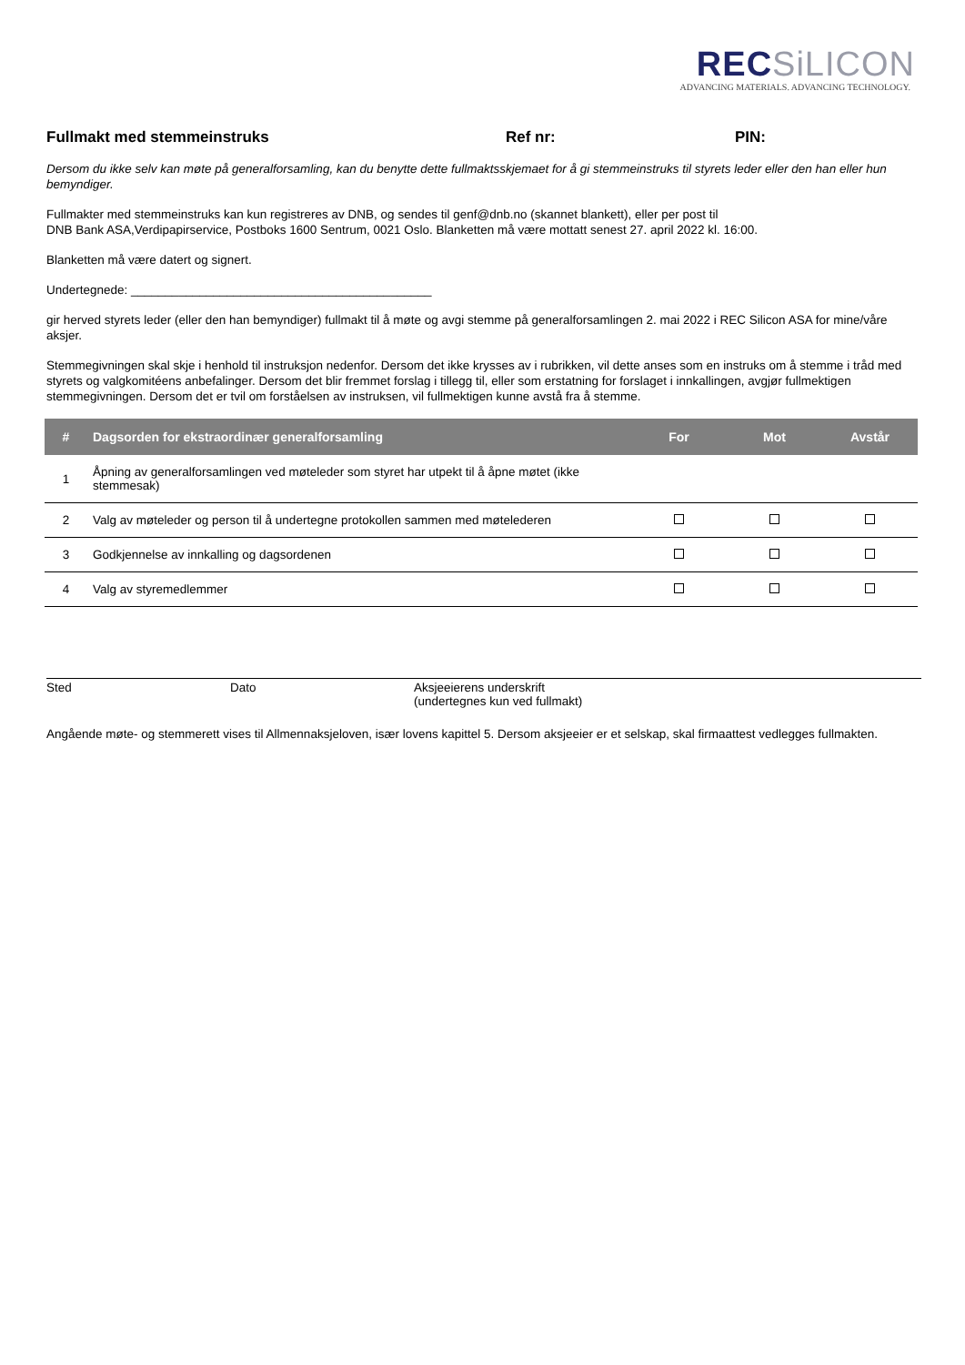REC SiLICON
ADVANCING MATERIALS. ADVANCING TECHNOLOGY.
Fullmakt med stemmeinstruks Ref nr: PIN:
Dersom du ikke selv kan møte på generalforsamling, kan du benytte dette fullmaktsskjemaet for å gi stemmeinstruks til styrets leder eller den han eller hun bemyndiger.
Fullmakter med stemmeinstruks kan kun registreres av DNB, og sendes til genf@dnb.no (skannet blankett), eller per post til
DNB Bank ASA,Verdipapirservice, Postboks 1600 Sentrum, 0021 Oslo. Blanketten må være mottatt senest 27. april 2022 kl. 16:00.
Blanketten må være datert og signert.
Undertegnede: ____________________________________________
gir herved styrets leder (eller den han bemyndiger) fullmakt til å møte og avgi stemme på generalforsamlingen 2. mai 2022 i REC Silicon ASA for mine/våre aksjer.
Stemmegivningen skal skje i henhold til instruksjon nedenfor. Dersom det ikke krysses av i rubrikken, vil dette anses som en instruks om å stemme i tråd med styrets og valgkomitéens anbefalinger. Dersom det blir fremmet forslag i tillegg til, eller som erstatning for forslaget i innkallingen, avgjør fullmektigen stemmegivningen. Dersom det er tvil om forståelsen av instruksen, vil fullmektigen kunne avstå fra å stemme.
| # | Dagsorden for ekstraordinær generalforsamling | For | Mot | Avstår |
| --- | --- | --- | --- | --- |
| 1 | Åpning av generalforsamlingen ved møteleder som styret har utpekt til å åpne møtet (ikke stemmesak) | | | |
| 2 | Valg av møteleder og person til å undertegne protokollen sammen med møtelederen | | | |
| 3 | Godkjennelse av innkalling og dagsordenen | | | |
| 4 | Valg av styremedlemmer | | | |
Sted Dato Aksjeeierens underskrift
(undertegnes kun ved fullmakt)
Angående møte- og stemmerett vises til Allmennaksjeloven, især lovens kapittel 5. Dersom aksjeeier er et selskap, skal firmaattest vedlegges fullmakten.